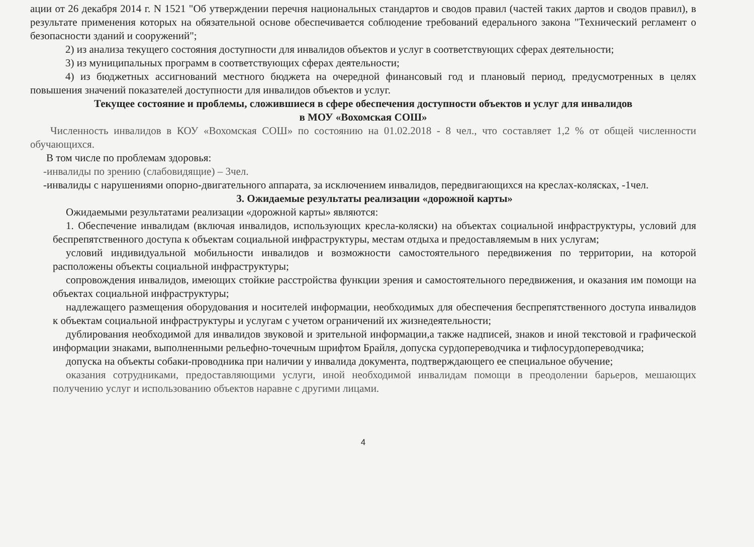ации от 26 декабря 2014 г. N 1521 "Об утверждении перечня национальных стандартов и сводов правил (частей таких дартов и сводов правил), в результате применения которых на обязательной основе обеспечивается соблюдение требований едерального закона "Технический регламент о безопасности зданий и сооружений";
2) из анализа текущего состояния доступности для инвалидов объектов и услуг в соответствующих сферах деятельности;
3) из муниципальных программ в соответствующих сферах деятельности;
4) из бюджетных ассигнований местного бюджета на очередной финансовый год и плановый период, предусмотренных в целях повышения значений показателей доступности для инвалидов объектов и услуг.
Текущее состояние и проблемы, сложившиеся в сфере обеспечения доступности объектов и услуг для инвалидов
в МОУ «Вохомская СОШ»
Численность инвалидов в КОУ «Вохомская СОШ» по состоянию на 01.02.2018 - 8 чел., что составляет 1,2 % от общей численности обучающихся.
В том числе по проблемам здоровья:
-инвалиды по зрению (слабовидящие) – 3чел.
-инвалиды с нарушениями опорно-двигательного аппарата, за исключением инвалидов, передвигающихся на креслах-колясках, -1чел.
3. Ожидаемые результаты реализации «дорожной карты»
Ожидаемыми результатами реализации «дорожной карты» являются:
1. Обеспечение инвалидам (включая инвалидов, использующих кресла-коляски) на объектах социальной инфраструктуры, условий для беспрепятственного доступа к объектам социальной инфраструктуры, местам отдыха и предоставляемым в них услугам;
условий индивидуальной мобильности инвалидов и возможности самостоятельного передвижения по территории, на которой расположены объекты социальной инфраструктуры;
сопровождения инвалидов, имеющих стойкие расстройства функции зрения и самостоятельного передвижения, и оказания им помощи на объектах социальной инфраструктуры;
надлежащего размещения оборудования и носителей информации, необходимых для обеспечения беспрепятственного доступа инвалидов к объектам социальной инфраструктуры и услугам с учетом ограничений их жизнедеятельности;
дублирования необходимой для инвалидов звуковой и зрительной информации,а также надписей, знаков и иной текстовой и графической информации знаками, выполненными рельефно-точечным шрифтом Брайля, допуска сурдопереводчика и тифлосурдопереводчика;
допуска на объекты собаки-проводника при наличии у инвалида документа, подтверждающего ее специальное обучение;
оказания сотрудниками, предоставляющими услуги, иной необходимой инвалидам помощи в преодолении барьеров, мешающих получению услуг и использованию объектов наравне с другими лицами.
4